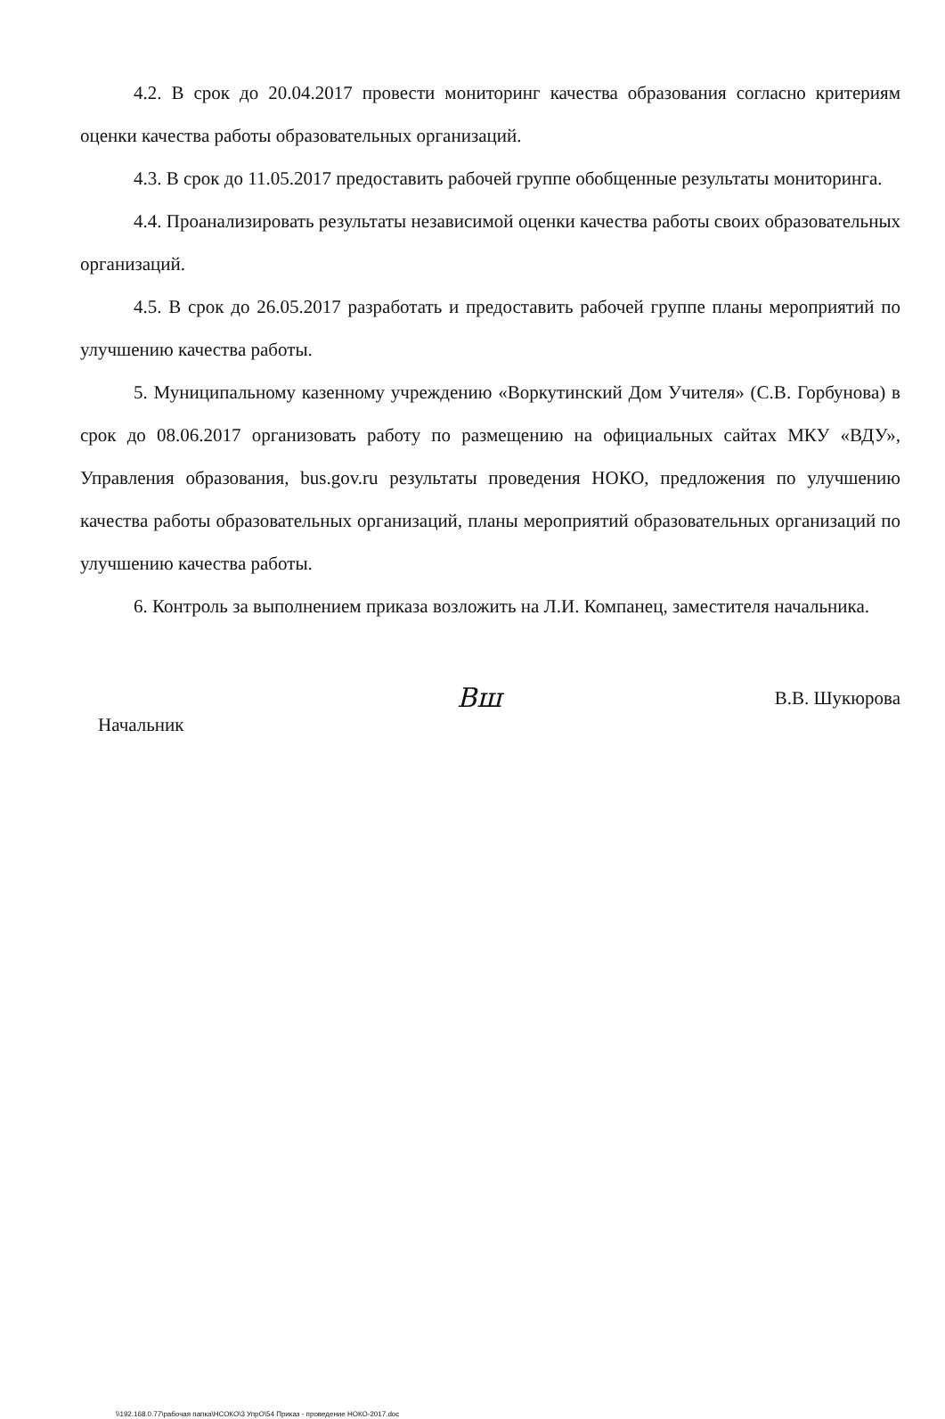4.2. В срок до 20.04.2017 провести мониторинг качества образования согласно критериям оценки качества работы образовательных организаций.
4.3. В срок до 11.05.2017 предоставить рабочей группе обобщенные результаты мониторинга.
4.4. Проанализировать результаты независимой оценки качества работы своих образовательных организаций.
4.5. В срок до 26.05.2017 разработать и предоставить рабочей группе планы мероприятий по улучшению качества работы.
5. Муниципальному казенному учреждению «Воркутинский Дом Учителя» (С.В. Горбунова) в срок до 08.06.2017 организовать работу по размещению на официальных сайтах МКУ «ВДУ», Управления образования, bus.gov.ru результаты проведения НОКО, предложения по улучшению качества работы образовательных организаций, планы мероприятий образовательных организаций по улучшению качества работы.
6. Контроль за выполнением приказа возложить на Л.И. Компанец, заместителя начальника.
Начальник
Вш
В.В. Шукюрова
\\192.168.0.77\рабочая папка\НСОКО\3 УпрО\54 Приказ - проведение НОКО-2017.doc